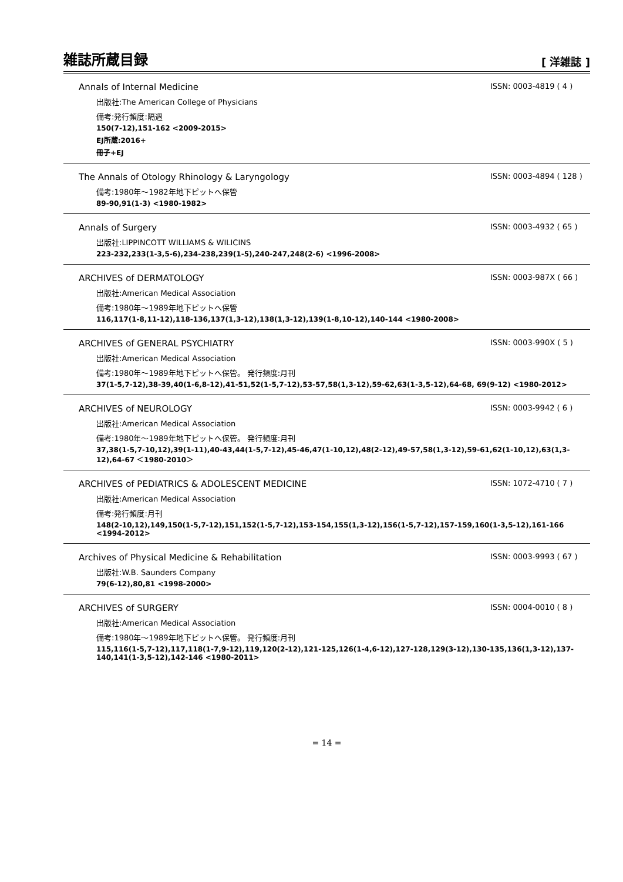雑誌所蔵目録 [ 洋雑誌 ]
Annals of Internal Medicine ISSN: 0003-4819 ( 4 )
出版社:The American College of Physicians
備考:発行頻度:隔週
150(7-12),151-162 <2009-2015>
EJ所蔵:2016+
冊子+EJ
The Annals of Otology Rhinology & Laryngology ISSN: 0003-4894 ( 128 )
備考:1980年～1982年地下ピットへ保管
89-90,91(1-3) <1980-1982>
Annals of Surgery ISSN: 0003-4932 ( 65 )
出版社:LIPPINCOTT WILLIAMS & WILICINS
223-232,233(1-3,5-6),234-238,239(1-5),240-247,248(2-6) <1996-2008>
ARCHIVES of DERMATOLOGY ISSN: 0003-987X ( 66 )
出版社:American Medical Association
備考:1980年～1989年地下ピットへ保管
116,117(1-8,11-12),118-136,137(1,3-12),138(1,3-12),139(1-8,10-12),140-144 <1980-2008>
ARCHIVES of GENERAL PSYCHIATRY ISSN: 0003-990X ( 5 )
出版社:American Medical Association
備考:1980年～1989年地下ピットへ保管。 発行頻度:月刊
37(1-5,7-12),38-39,40(1-6,8-12),41-51,52(1-5,7-12),53-57,58(1,3-12),59-62,63(1-3,5-12),64-68, 69(9-12) <1980-2012>
ARCHIVES of NEUROLOGY ISSN: 0003-9942 ( 6 )
出版社:American Medical Association
備考:1980年～1989年地下ピットへ保管。 発行頻度:月刊
37,38(1-5,7-10,12),39(1-11),40-43,44(1-5,7-12),45-46,47(1-10,12),48(2-12),49-57,58(1,3-12),59-61,62(1-10,12),63(1,3-12),64-67 ＜1980-2010＞
ARCHIVES of PEDIATRICS & ADOLESCENT MEDICINE ISSN: 1072-4710 ( 7 )
出版社:American Medical Association
備考:発行頻度:月刊
148(2-10,12),149,150(1-5,7-12),151,152(1-5,7-12),153-154,155(1,3-12),156(1-5,7-12),157-159,160(1-3,5-12),161-166 <1994-2012>
Archives of Physical Medicine & Rehabilitation ISSN: 0003-9993 ( 67 )
出版社:W.B. Saunders Company
79(6-12),80,81 <1998-2000>
ARCHIVES of SURGERY ISSN: 0004-0010 ( 8 )
出版社:American Medical Association
備考:1980年～1989年地下ピットへ保管。 発行頻度:月刊
115,116(1-5,7-12),117,118(1-7,9-12),119,120(2-12),121-125,126(1-4,6-12),127-128,129(3-12),130-135,136(1,3-12),137-140,141(1-3,5-12),142-146 <1980-2011>
= 14 =